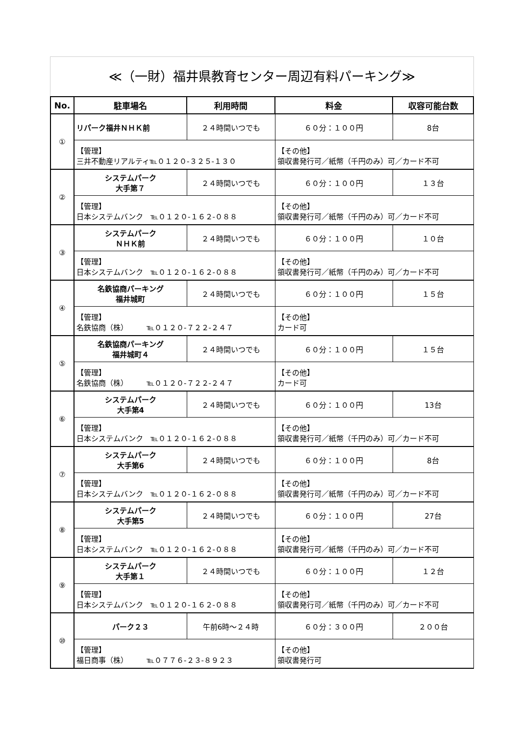≪（一財）福井県教育センター周辺有料パーキング≫
| No. | 駐車場名 | 利用時間 | 料金 | 収容可能台数 |
| --- | --- | --- | --- | --- |
| ① | リパーク福井ＮＨＫ前 | ２４時間いつでも | ６０分：１００円 | 8台 |
| | 【管理】 三井不動産リアルティ℡０１２０-３２５-１３０ | | 【その他】 領収書発行可／紙幣（千円のみ）可／カード不可 | |
| ② | システムパーク 大手第７ | ２４時間いつでも | ６０分：１００円 | １３台 |
| | 【管理】 日本システムバンク ℡０１２０-１６２-０８８ | | 【その他】 領収書発行可／紙幣（千円のみ）可／カード不可 | |
| ③ | システムパーク ＮＨＫ前 | ２４時間いつでも | ６０分：１００円 | １０台 |
| | 【管理】 日本システムバンク ℡０１２０-１６２-０８８ | | 【その他】 領収書発行可／紙幣（千円のみ）可／カード不可 | |
| ④ | 名鉄協商パーキング 福井城町 | ２４時間いつでも | ６０分：１００円 | １５台 |
| | 【管理】 名鉄協商（株） ℡０１２０-７２２-２４７ | | 【その他】 カード可 | |
| ⑤ | 名鉄協商パーキング 福井城町４ | ２４時間いつでも | ６０分：１００円 | １５台 |
| | 【管理】 名鉄協商（株） ℡０１２０-７２２-２４７ | | 【その他】 カード可 | |
| ⑥ | システムパーク 大手第4 | ２４時間いつでも | ６０分：１００円 | 13台 |
| | 【管理】 日本システムバンク ℡０１２０-１６２-０８８ | | 【その他】 領収書発行可／紙幣（千円のみ）可／カード不可 | |
| ⑦ | システムパーク 大手第6 | ２４時間いつでも | ６０分：１００円 | 8台 |
| | 【管理】 日本システムバンク ℡０１２０-１６２-０８８ | | 【その他】 領収書発行可／紙幣（千円のみ）可／カード不可 | |
| ⑧ | システムパーク 大手第5 | ２４時間いつでも | ６０分：１００円 | 27台 |
| | 【管理】 日本システムバンク ℡０１２０-１６２-０８８ | | 【その他】 領収書発行可／紙幣（千円のみ）可／カード不可 | |
| ⑨ | システムパーク 大手第１ | ２４時間いつでも | ６０分：１００円 | １２台 |
| | 【管理】 日本システムバンク ℡０１２０-１６２-０８８ | | 【その他】 領収書発行可／紙幣（千円のみ）可／カード不可 | |
| ⑩ | パーク２３ | 午前6時～２４時 | ６０分：３００円 | ２００台 |
| | 【管理】 福日商事（株） ℡０７７６-２３-８９２３ | | 【その他】 領収書発行可 | |